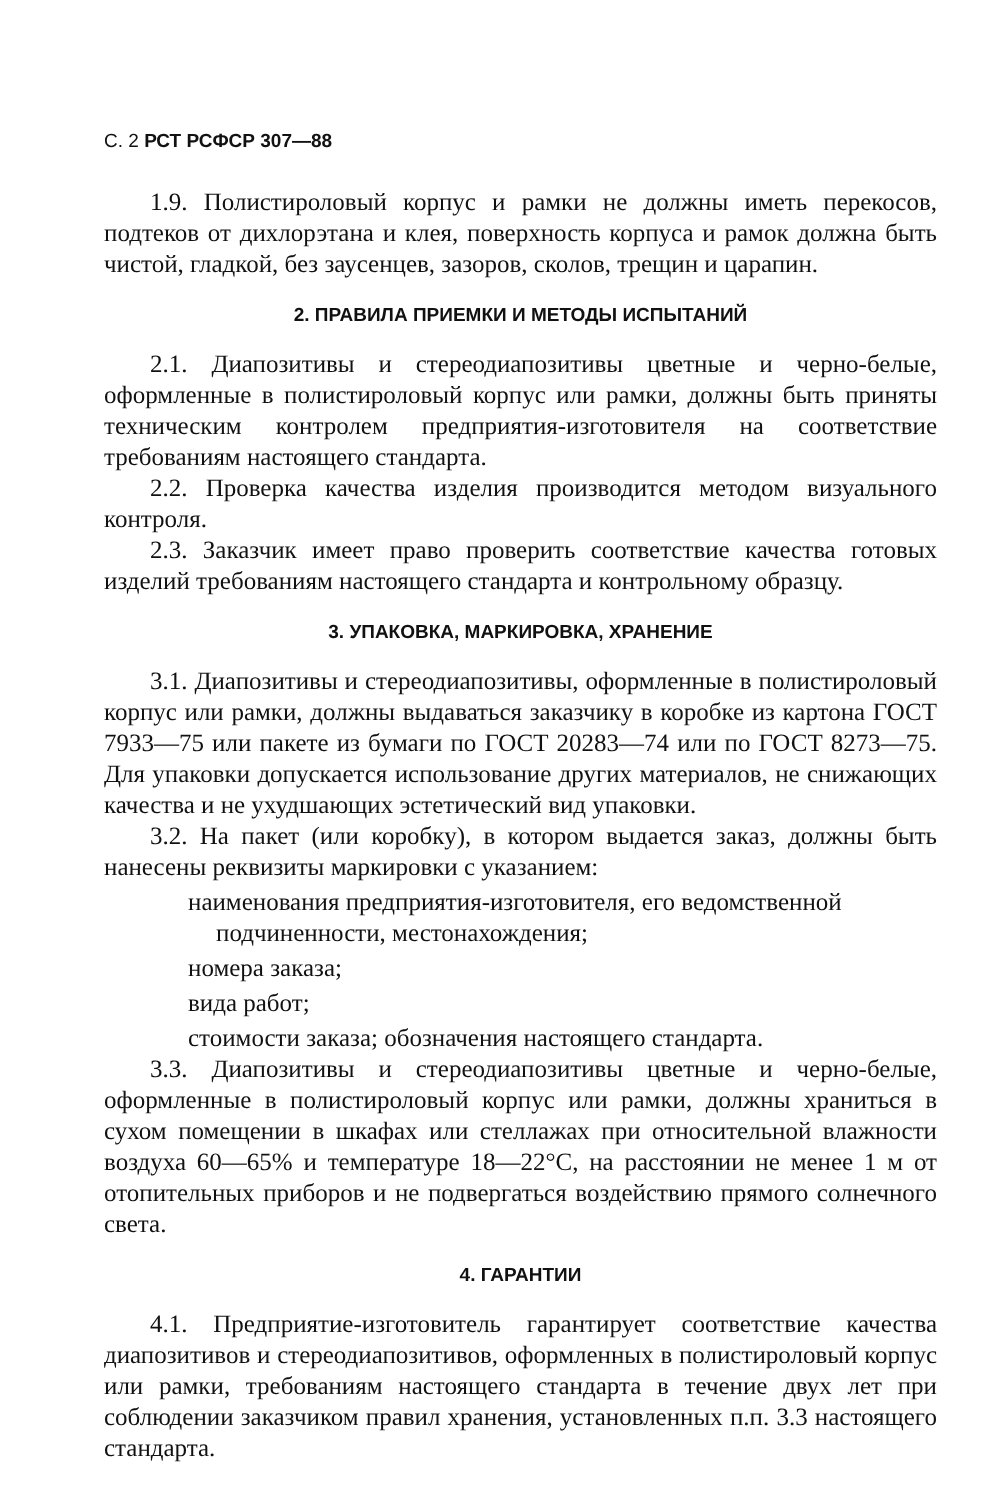С. 2 РСТ РСФСР 307—88
1.9. Полистироловый корпус и рамки не должны иметь перекосов, подтеков от дихлорэтана и клея, поверхность корпуса и рамок должна быть чистой, гладкой, без заусенцев, зазоров, сколов, трещин и царапин.
2. ПРАВИЛА ПРИЕМКИ И МЕТОДЫ ИСПЫТАНИЙ
2.1. Диапозитивы и стереодиапозитивы цветные и черно-белые, оформленные в полистироловый корпус или рамки, должны быть приняты техническим контролем предприятия-изготовителя на соответствие требованиям настоящего стандарта.
2.2. Проверка качества изделия производится методом визуального контроля.
2.3. Заказчик имеет право проверить соответствие качества готовых изделий требованиям настоящего стандарта и контрольному образцу.
3. УПАКОВКА, МАРКИРОВКА, ХРАНЕНИЕ
3.1. Диапозитивы и стереодиапозитивы, оформленные в полистироловый корпус или рамки, должны выдаваться заказчику в коробке из картона ГОСТ 7933—75 или пакете из бумаги по ГОСТ 20283—74 или по ГОСТ 8273—75. Для упаковки допускается использование других материалов, не снижающих качества и не ухудшающих эстетический вид упаковки.
3.2. На пакет (или коробку), в котором выдается заказ, должны быть нанесены реквизиты маркировки с указанием:
наименования предприятия-изготовителя, его ведомственной подчиненности, местонахождения;
номера заказа;
вида работ;
стоимости заказа; обозначения настоящего стандарта.
3.3. Диапозитивы и стереодиапозитивы цветные и черно-белые, оформленные в полистироловый корпус или рамки, должны храниться в сухом помещении в шкафах или стеллажах при относительной влажности воздуха 60—65% и температуре 18—22°С, на расстоянии не менее 1 м от отопительных приборов и не подвергаться воздействию прямого солнечного света.
4. ГАРАНТИИ
4.1. Предприятие-изготовитель гарантирует соответствие качества диапозитивов и стереодиапозитивов, оформленных в полистироловый корпус или рамки, требованиям настоящего стандарта в течение двух лет при соблюдении заказчиком правил хранения, установленных п.п. 3.3 настоящего стандарта.